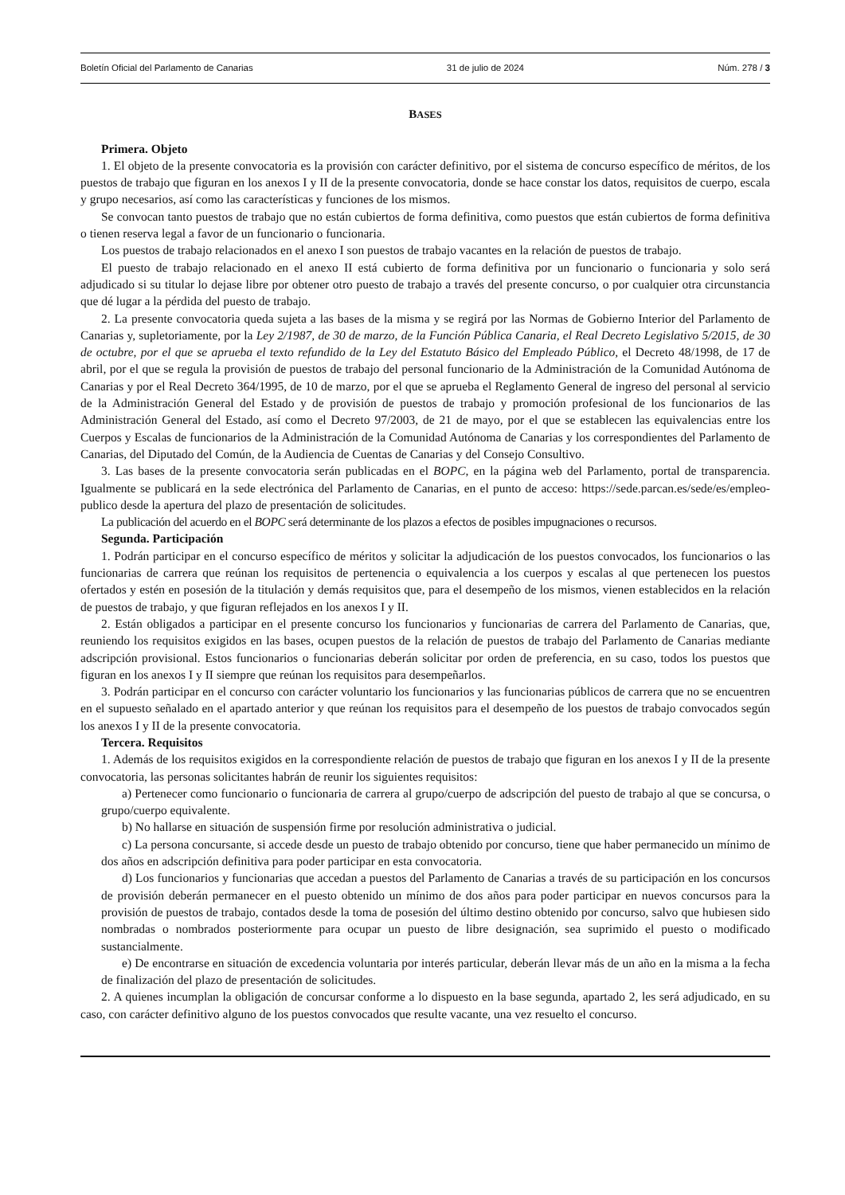Boletín Oficial del Parlamento de Canarias 31 de julio de 2024 Núm. 278 / 3
BASES
Primera. Objeto
1. El objeto de la presente convocatoria es la provisión con carácter definitivo, por el sistema de concurso específico de méritos, de los puestos de trabajo que figuran en los anexos I y II de la presente convocatoria, donde se hace constar los datos, requisitos de cuerpo, escala y grupo necesarios, así como las características y funciones de los mismos.
Se convocan tanto puestos de trabajo que no están cubiertos de forma definitiva, como puestos que están cubiertos de forma definitiva o tienen reserva legal a favor de un funcionario o funcionaria.
Los puestos de trabajo relacionados en el anexo I son puestos de trabajo vacantes en la relación de puestos de trabajo.
El puesto de trabajo relacionado en el anexo II está cubierto de forma definitiva por un funcionario o funcionaria y solo será adjudicado si su titular lo dejase libre por obtener otro puesto de trabajo a través del presente concurso, o por cualquier otra circunstancia que dé lugar a la pérdida del puesto de trabajo.
2. La presente convocatoria queda sujeta a las bases de la misma y se regirá por las Normas de Gobierno Interior del Parlamento de Canarias y, supletoriamente, por la Ley 2/1987, de 30 de marzo, de la Función Pública Canaria, el Real Decreto Legislativo 5/2015, de 30 de octubre, por el que se aprueba el texto refundido de la Ley del Estatuto Básico del Empleado Público, el Decreto 48/1998, de 17 de abril, por el que se regula la provisión de puestos de trabajo del personal funcionario de la Administración de la Comunidad Autónoma de Canarias y por el Real Decreto 364/1995, de 10 de marzo, por el que se aprueba el Reglamento General de ingreso del personal al servicio de la Administración General del Estado y de provisión de puestos de trabajo y promoción profesional de los funcionarios de las Administración General del Estado, así como el Decreto 97/2003, de 21 de mayo, por el que se establecen las equivalencias entre los Cuerpos y Escalas de funcionarios de la Administración de la Comunidad Autónoma de Canarias y los correspondientes del Parlamento de Canarias, del Diputado del Común, de la Audiencia de Cuentas de Canarias y del Consejo Consultivo.
3. Las bases de la presente convocatoria serán publicadas en el BOPC, en la página web del Parlamento, portal de transparencia. Igualmente se publicará en la sede electrónica del Parlamento de Canarias, en el punto de acceso: https://sede.parcan.es/sede/es/empleo-publico desde la apertura del plazo de presentación de solicitudes.
La publicación del acuerdo en el BOPC será determinante de los plazos a efectos de posibles impugnaciones o recursos.
Segunda. Participación
1. Podrán participar en el concurso específico de méritos y solicitar la adjudicación de los puestos convocados, los funcionarios o las funcionarias de carrera que reúnan los requisitos de pertenencia o equivalencia a los cuerpos y escalas al que pertenecen los puestos ofertados y estén en posesión de la titulación y demás requisitos que, para el desempeño de los mismos, vienen establecidos en la relación de puestos de trabajo, y que figuran reflejados en los anexos I y II.
2. Están obligados a participar en el presente concurso los funcionarios y funcionarias de carrera del Parlamento de Canarias, que, reuniendo los requisitos exigidos en las bases, ocupen puestos de la relación de puestos de trabajo del Parlamento de Canarias mediante adscripción provisional. Estos funcionarios o funcionarias deberán solicitar por orden de preferencia, en su caso, todos los puestos que figuran en los anexos I y II siempre que reúnan los requisitos para desempeñarlos.
3. Podrán participar en el concurso con carácter voluntario los funcionarios y las funcionarias públicos de carrera que no se encuentren en el supuesto señalado en el apartado anterior y que reúnan los requisitos para el desempeño de los puestos de trabajo convocados según los anexos I y II de la presente convocatoria.
Tercera. Requisitos
1. Además de los requisitos exigidos en la correspondiente relación de puestos de trabajo que figuran en los anexos I y II de la presente convocatoria, las personas solicitantes habrán de reunir los siguientes requisitos:
a) Pertenecer como funcionario o funcionaria de carrera al grupo/cuerpo de adscripción del puesto de trabajo al que se concursa, o grupo/cuerpo equivalente.
b) No hallarse en situación de suspensión firme por resolución administrativa o judicial.
c) La persona concursante, si accede desde un puesto de trabajo obtenido por concurso, tiene que haber permanecido un mínimo de dos años en adscripción definitiva para poder participar en esta convocatoria.
d) Los funcionarios y funcionarias que accedan a puestos del Parlamento de Canarias a través de su participación en los concursos de provisión deberán permanecer en el puesto obtenido un mínimo de dos años para poder participar en nuevos concursos para la provisión de puestos de trabajo, contados desde la toma de posesión del último destino obtenido por concurso, salvo que hubiesen sido nombradas o nombrados posteriormente para ocupar un puesto de libre designación, sea suprimido el puesto o modificado sustancialmente.
e) De encontrarse en situación de excedencia voluntaria por interés particular, deberán llevar más de un año en la misma a la fecha de finalización del plazo de presentación de solicitudes.
2. A quienes incumplan la obligación de concursar conforme a lo dispuesto en la base segunda, apartado 2, les será adjudicado, en su caso, con carácter definitivo alguno de los puestos convocados que resulte vacante, una vez resuelto el concurso.